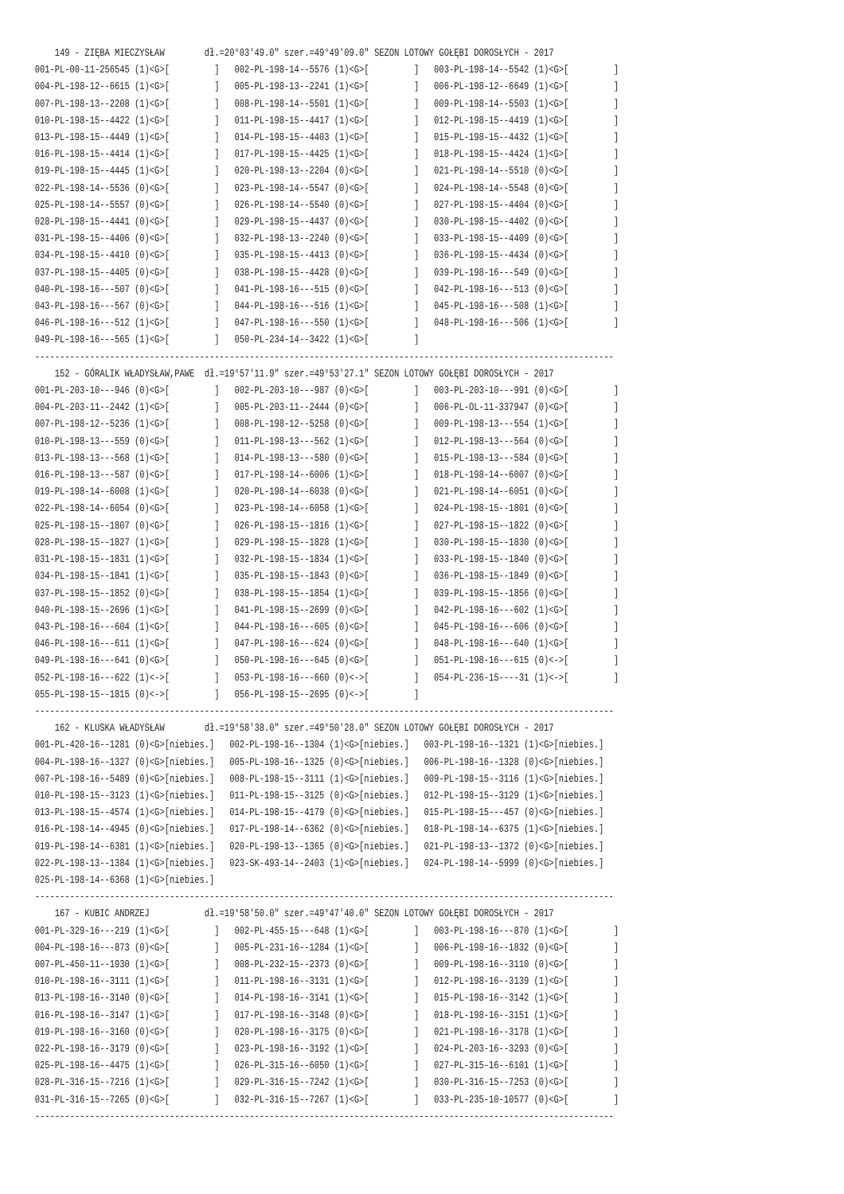149 - ZIĘBA MIECZYSŁAW        dł.=20°03'49.0" szer.=49°49'09.0" SEZON LOTOWY GOŁĘBI DOROSŁYCH - 2017
001-PL-00-11-256545 (1)<G>[         ]   002-PL-198-14--5576 (1)<G>[         ]   003-PL-198-14--5542 (1)<G>[         ]
004-PL-198-12--6615 (1)<G>[         ]   005-PL-198-13--2241 (1)<G>[         ]   006-PL-198-12--6649 (1)<G>[         ]
007-PL-198-13--2208 (1)<G>[         ]   008-PL-198-14--5501 (1)<G>[         ]   009-PL-198-14--5503 (1)<G>[         ]
010-PL-198-15--4422 (1)<G>[         ]   011-PL-198-15--4417 (1)<G>[         ]   012-PL-198-15--4419 (1)<G>[         ]
013-PL-198-15--4449 (1)<G>[         ]   014-PL-198-15--4403 (1)<G>[         ]   015-PL-198-15--4432 (1)<G>[         ]
016-PL-198-15--4414 (1)<G>[         ]   017-PL-198-15--4425 (1)<G>[         ]   018-PL-198-15--4424 (1)<G>[         ]
019-PL-198-15--4445 (1)<G>[         ]   020-PL-198-13--2204 (0)<G>[         ]   021-PL-198-14--5510 (0)<G>[         ]
022-PL-198-14--5536 (0)<G>[         ]   023-PL-198-14--5547 (0)<G>[         ]   024-PL-198-14--5548 (0)<G>[         ]
025-PL-198-14--5557 (0)<G>[         ]   026-PL-198-14--5540 (0)<G>[         ]   027-PL-198-15--4404 (0)<G>[         ]
028-PL-198-15--4441 (0)<G>[         ]   029-PL-198-15--4437 (0)<G>[         ]   030-PL-198-15--4402 (0)<G>[         ]
031-PL-198-15--4406 (0)<G>[         ]   032-PL-198-13--2240 (0)<G>[         ]   033-PL-198-15--4409 (0)<G>[         ]
034-PL-198-15--4410 (0)<G>[         ]   035-PL-198-15--4413 (0)<G>[         ]   036-PL-198-15--4434 (0)<G>[         ]
037-PL-198-15--4405 (0)<G>[         ]   038-PL-198-15--4428 (0)<G>[         ]   039-PL-198-16---549 (0)<G>[         ]
040-PL-198-16---507 (0)<G>[         ]   041-PL-198-16---515 (0)<G>[         ]   042-PL-198-16---513 (0)<G>[         ]
043-PL-198-16---567 (0)<G>[         ]   044-PL-198-16---516 (1)<G>[         ]   045-PL-198-16---508 (1)<G>[         ]
046-PL-198-16---512 (1)<G>[         ]   047-PL-198-16---550 (1)<G>[         ]   048-PL-198-16---506 (1)<G>[         ]
049-PL-198-16---565 (1)<G>[         ]   050-PL-234-14--3422 (1)<G>[         ]
--------------------------------------------------------------------------------------------------------------------
    152 - GÓRALIK WŁADYSŁAW,PAWE  dł.=19°57'11.9" szer.=49°53'27.1" SEZON LOTOWY GOŁĘBI DOROSŁYCH - 2017
001-PL-203-10---946 (0)<G>[         ]   002-PL-203-10---987 (0)<G>[         ]   003-PL-203-10---991 (0)<G>[         ]
004-PL-203-11--2442 (1)<G>[         ]   005-PL-203-11--2444 (0)<G>[         ]   006-PL-OL-11-337947 (0)<G>[         ]
007-PL-198-12--5236 (1)<G>[         ]   008-PL-198-12--5258 (0)<G>[         ]   009-PL-198-13---554 (1)<G>[         ]
010-PL-198-13---559 (0)<G>[         ]   011-PL-198-13---562 (1)<G>[         ]   012-PL-198-13---564 (0)<G>[         ]
013-PL-198-13---568 (1)<G>[         ]   014-PL-198-13---580 (0)<G>[         ]   015-PL-198-13---584 (0)<G>[         ]
016-PL-198-13---587 (0)<G>[         ]   017-PL-198-14--6006 (1)<G>[         ]   018-PL-198-14--6007 (0)<G>[         ]
019-PL-198-14--6008 (1)<G>[         ]   020-PL-198-14--6038 (0)<G>[         ]   021-PL-198-14--6051 (0)<G>[         ]
022-PL-198-14--6054 (0)<G>[         ]   023-PL-198-14--6058 (1)<G>[         ]   024-PL-198-15--1801 (0)<G>[         ]
025-PL-198-15--1807 (0)<G>[         ]   026-PL-198-15--1816 (1)<G>[         ]   027-PL-198-15--1822 (0)<G>[         ]
028-PL-198-15--1827 (1)<G>[         ]   029-PL-198-15--1828 (1)<G>[         ]   030-PL-198-15--1830 (0)<G>[         ]
031-PL-198-15--1831 (1)<G>[         ]   032-PL-198-15--1834 (1)<G>[         ]   033-PL-198-15--1840 (0)<G>[         ]
034-PL-198-15--1841 (1)<G>[         ]   035-PL-198-15--1843 (0)<G>[         ]   036-PL-198-15--1849 (0)<G>[         ]
037-PL-198-15--1852 (0)<G>[         ]   038-PL-198-15--1854 (1)<G>[         ]   039-PL-198-15--1856 (0)<G>[         ]
040-PL-198-15--2696 (1)<G>[         ]   041-PL-198-15--2699 (0)<G>[         ]   042-PL-198-16---602 (1)<G>[         ]
043-PL-198-16---604 (1)<G>[         ]   044-PL-198-16---605 (0)<G>[         ]   045-PL-198-16---606 (0)<G>[         ]
046-PL-198-16---611 (1)<G>[         ]   047-PL-198-16---624 (0)<G>[         ]   048-PL-198-16---640 (1)<G>[         ]
049-PL-198-16---641 (0)<G>[         ]   050-PL-198-16---645 (0)<G>[         ]   051-PL-198-16---615 (0)<->[         ]
052-PL-198-16---622 (1)<->[         ]   053-PL-198-16---660 (0)<->[         ]   054-PL-236-15----31 (1)<->[         ]
055-PL-198-15--1815 (0)<->[         ]   056-PL-198-15--2695 (0)<->[         ]
--------------------------------------------------------------------------------------------------------------------
    162 - KLUSKA WŁADYSŁAW        dł.=19°58'38.0" szer.=49°50'28.0" SEZON LOTOWY GOŁĘBI DOROSŁYCH - 2017
001-PL-420-16--1281 (0)<G>[niebies.]   002-PL-198-16--1304 (1)<G>[niebies.]   003-PL-198-16--1321 (1)<G>[niebies.]
004-PL-198-16--1327 (0)<G>[niebies.]   005-PL-198-16--1325 (0)<G>[niebies.]   006-PL-198-16--1328 (0)<G>[niebies.]
007-PL-198-16--5489 (0)<G>[niebies.]   008-PL-198-15--3111 (1)<G>[niebies.]   009-PL-198-15--3116 (1)<G>[niebies.]
010-PL-198-15--3123 (1)<G>[niebies.]   011-PL-198-15--3125 (0)<G>[niebies.]   012-PL-198-15--3129 (1)<G>[niebies.]
013-PL-198-15--4574 (1)<G>[niebies.]   014-PL-198-15--4179 (0)<G>[niebies.]   015-PL-198-15---457 (0)<G>[niebies.]
016-PL-198-14--4945 (0)<G>[niebies.]   017-PL-198-14--6362 (0)<G>[niebies.]   018-PL-198-14--6375 (1)<G>[niebies.]
019-PL-198-14--6381 (1)<G>[niebies.]   020-PL-198-13--1365 (0)<G>[niebies.]   021-PL-198-13--1372 (0)<G>[niebies.]
022-PL-198-13--1384 (1)<G>[niebies.]   023-SK-493-14--2403 (1)<G>[niebies.]   024-PL-198-14--5999 (0)<G>[niebies.]
025-PL-198-14--6368 (1)<G>[niebies.]
--------------------------------------------------------------------------------------------------------------------
    167 - KUBIC ANDRZEJ           dł.=19°58'50.0" szer.=49°47'40.0" SEZON LOTOWY GOŁĘBI DOROSŁYCH - 2017
001-PL-329-16---219 (1)<G>[         ]   002-PL-455-15---648 (1)<G>[         ]   003-PL-198-16---870 (1)<G>[         ]
004-PL-198-16---873 (0)<G>[         ]   005-PL-231-16--1284 (1)<G>[         ]   006-PL-198-16--1832 (0)<G>[         ]
007-PL-450-11--1930 (1)<G>[         ]   008-PL-232-15--2373 (0)<G>[         ]   009-PL-198-16--3110 (0)<G>[         ]
010-PL-198-16--3111 (1)<G>[         ]   011-PL-198-16--3131 (1)<G>[         ]   012-PL-198-16--3139 (1)<G>[         ]
013-PL-198-16--3140 (0)<G>[         ]   014-PL-198-16--3141 (1)<G>[         ]   015-PL-198-16--3142 (1)<G>[         ]
016-PL-198-16--3147 (1)<G>[         ]   017-PL-198-16--3148 (0)<G>[         ]   018-PL-198-16--3151 (1)<G>[         ]
019-PL-198-16--3160 (0)<G>[         ]   020-PL-198-16--3175 (0)<G>[         ]   021-PL-198-16--3178 (1)<G>[         ]
022-PL-198-16--3179 (0)<G>[         ]   023-PL-198-16--3192 (1)<G>[         ]   024-PL-203-16--3293 (0)<G>[         ]
025-PL-198-16--4475 (1)<G>[         ]   026-PL-315-16--6050 (1)<G>[         ]   027-PL-315-16--6101 (1)<G>[         ]
028-PL-316-15--7216 (1)<G>[         ]   029-PL-316-15--7242 (1)<G>[         ]   030-PL-316-15--7253 (0)<G>[         ]
031-PL-316-15--7265 (0)<G>[         ]   032-PL-316-15--7267 (1)<G>[         ]   033-PL-235-10-10577 (0)<G>[         ]
--------------------------------------------------------------------------------------------------------------------